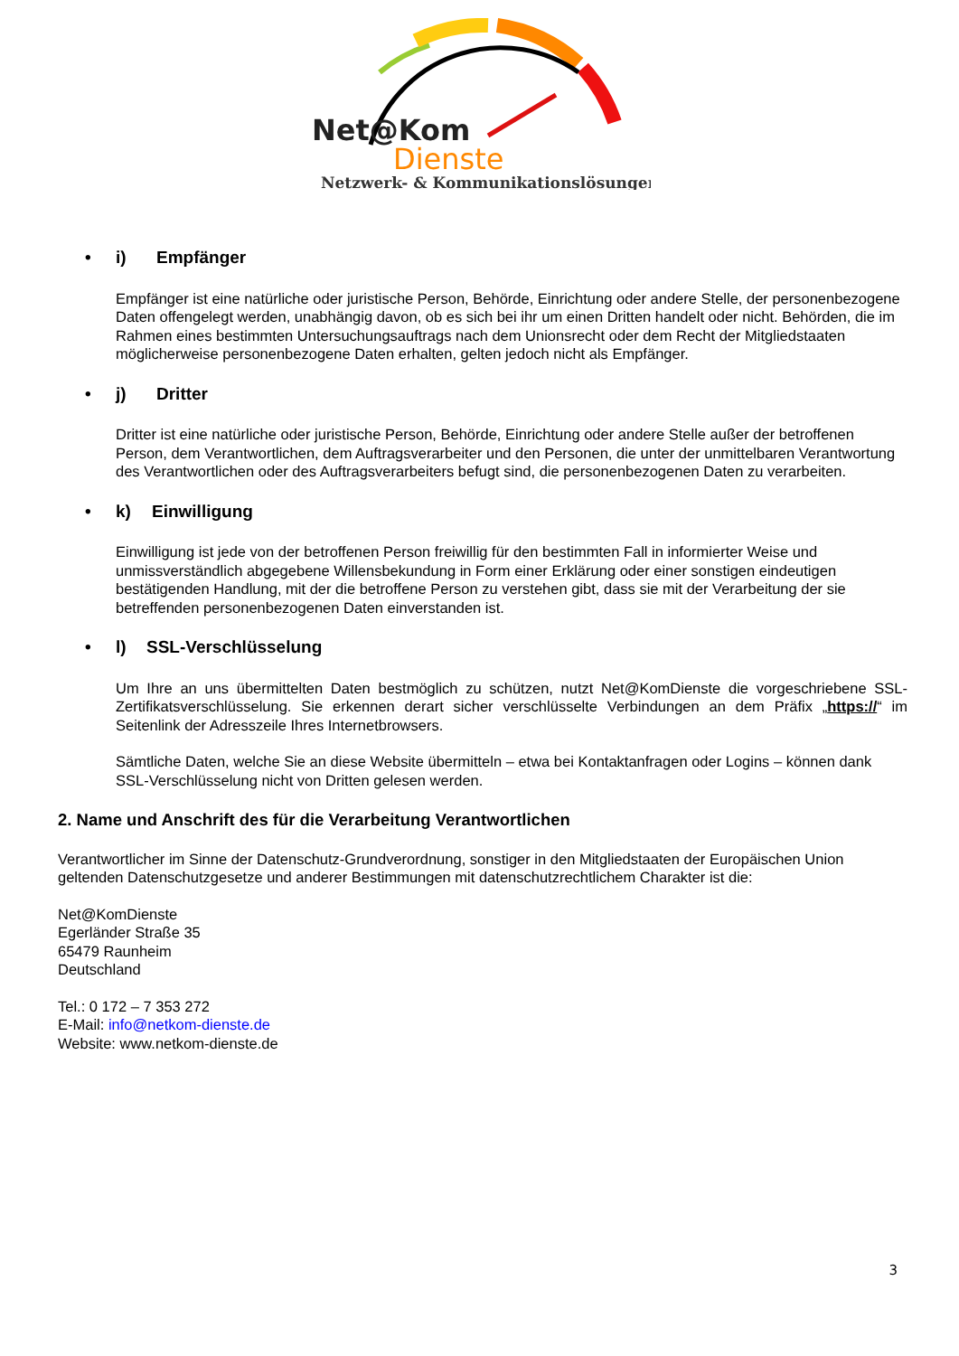Net@Kom
Dienste
Netzwerk- & Kommunikationslösungen
• i) Empfänger
Empfänger ist eine natürliche oder juristische Person, Behörde, Einrichtung oder andere Stelle, der personenbezogene Daten offengelegt werden, unabhängig davon, ob es sich bei ihr um einen Dritten handelt oder nicht. Behörden, die im Rahmen eines bestimmten Untersuchungsauftrags nach dem Unionsrecht oder dem Recht der Mitgliedstaaten möglicherweise personenbezogene Daten erhalten, gelten jedoch nicht als Empfänger.
• j) Dritter
Dritter ist eine natürliche oder juristische Person, Behörde, Einrichtung oder andere Stelle außer der betroffenen Person, dem Verantwortlichen, dem Auftragsverarbeiter und den Personen, die unter der unmittelbaren Verantwortung des Verantwortlichen oder des Auftragsverarbeiters befugt sind, die personenbezogenen Daten zu verarbeiten.
• k) Einwilligung
Einwilligung ist jede von der betroffenen Person freiwillig für den bestimmten Fall in informierter Weise und unmissverständlich abgegebene Willensbekundung in Form einer Erklärung oder einer sonstigen eindeutigen bestätigenden Handlung, mit der die betroffene Person zu verstehen gibt, dass sie mit der Verarbeitung der sie betreffenden personenbezogenen Daten einverstanden ist.
• l) SSL-Verschlüsselung
Um Ihre an uns übermittelten Daten bestmöglich zu schützen, nutzt Net@KomDienste die vorgeschriebene SSL-Zertifikatsverschlüsselung. Sie erkennen derart sicher verschlüsselte Verbindungen an dem Präfix „https://“ im Seitenlink der Adresszeile Ihres Internetbrowsers.
Sämtliche Daten, welche Sie an diese Website übermitteln – etwa bei Kontaktanfragen oder Logins – können dank SSL-Verschlüsselung nicht von Dritten gelesen werden.
2. Name und Anschrift des für die Verarbeitung Verantwortlichen
Verantwortlicher im Sinne der Datenschutz-Grundverordnung, sonstiger in den Mitgliedstaaten der Europäischen Union geltenden Datenschutzgesetze und anderer Bestimmungen mit datenschutzrechtlichem Charakter ist die:
Net@KomDienste
Egerländer Straße 35
65479 Raunheim
Deutschland
Tel.: 0 172 – 7 353 272
E-Mail: info@netkom-dienste.de
Website: www.netkom-dienste.de
3